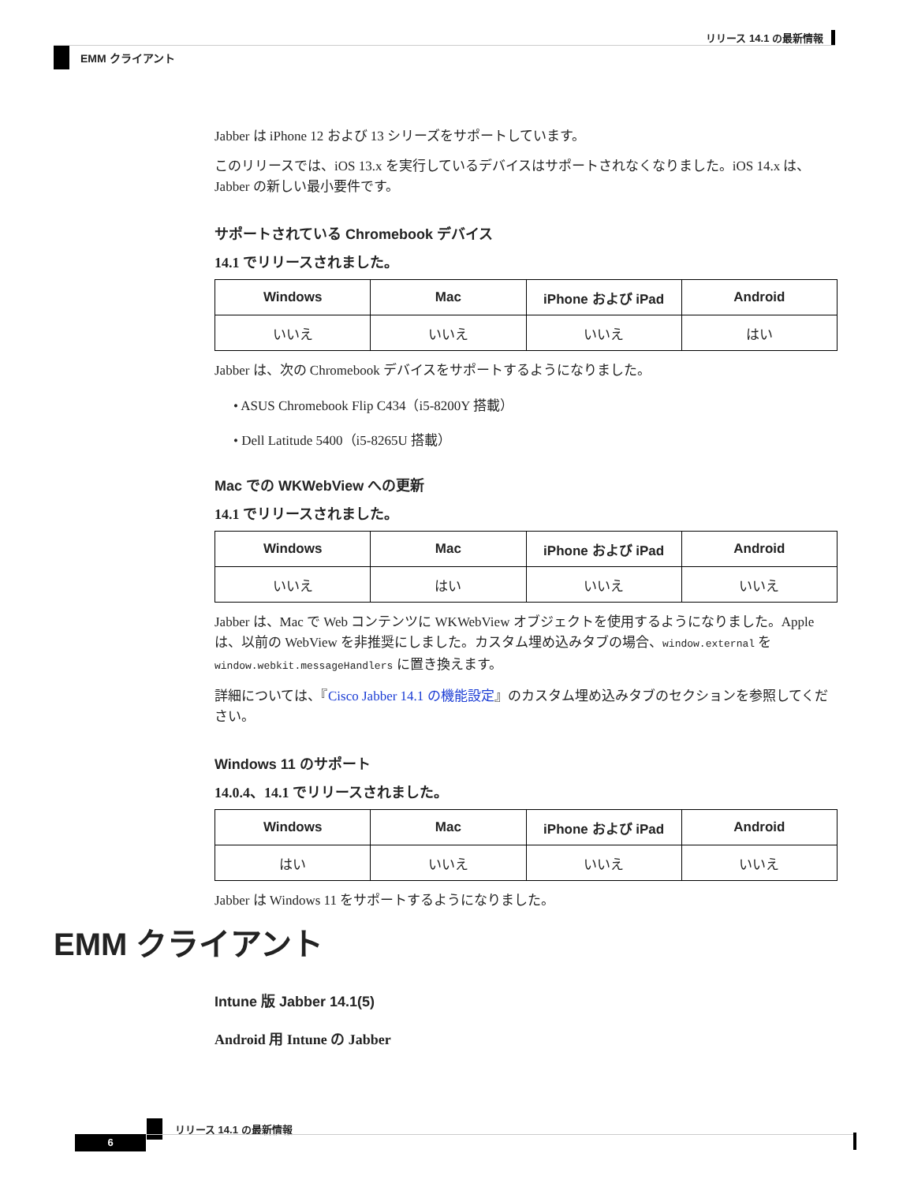リリース 14.1 の最新情報
EMM クライアント
Jabber は iPhone 12 および 13 シリーズをサポートしています。
このリリースでは、iOS 13.x を実行しているデバイスはサポートされなくなりました。iOS 14.x は、Jabber の新しい最小要件です。
サポートされている Chromebook デバイス
14.1 でリリースされました。
| Windows | Mac | iPhone および iPad | Android |
| --- | --- | --- | --- |
| いいえ | いいえ | いいえ | はい |
Jabber は、次の Chromebook デバイスをサポートするようになりました。
• ASUS Chromebook Flip C434（i5-8200Y 搭載）
• Dell Latitude 5400（i5-8265U 搭載）
Mac での WKWebView への更新
14.1 でリリースされました。
| Windows | Mac | iPhone および iPad | Android |
| --- | --- | --- | --- |
| いいえ | はい | いいえ | いいえ |
Jabber は、Mac で Web コンテンツに WKWebView オブジェクトを使用するようになりました。Apple は、以前の WebView を非推奨にしました。カスタム埋め込みタブの場合、window.external を window.webkit.messageHandlers に置き換えます。
詳細については、『Cisco Jabber 14.1 の機能設定』のカスタム埋め込みタブのセクションを参照してください。
Windows 11 のサポート
14.0.4、14.1 でリリースされました。
| Windows | Mac | iPhone および iPad | Android |
| --- | --- | --- | --- |
| はい | いいえ | いいえ | いいえ |
Jabber は Windows 11 をサポートするようになりました。
EMM クライアント
Intune 版 Jabber 14.1(5)
Android 用 Intune の Jabber
リリース 14.1 の最新情報
6